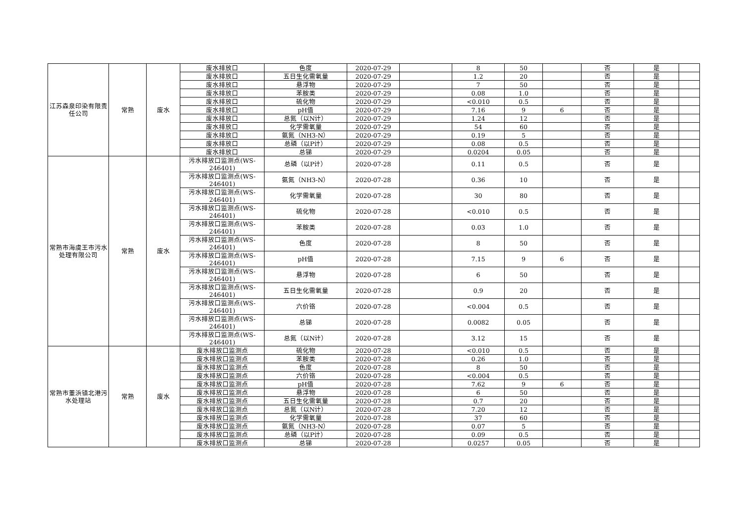| 江苏森泉印染有限责任公司 | 常熟 | 废水 | 废水排放口 | 色度 | 2020-07-29 | | 8 | 50 | | 否 | 是 | |
| | | | 废水排放口 | 五日生化需氧量 | 2020-07-29 | | 1.2 | 20 | | 否 | 是 | |
| | | | 废水排放口 | 悬浮物 | 2020-07-29 | | 7 | 50 | | 否 | 是 | |
| | | | 废水排放口 | 苯胺类 | 2020-07-29 | | 0.08 | 1.0 | | 否 | 是 | |
| | | | 废水排放口 | 硫化物 | 2020-07-29 | | <0.010 | 0.5 | | 否 | 是 | |
| | | | 废水排放口 | pH值 | 2020-07-29 | | 7.16 | 9 | 6 | 否 | 是 | |
| | | | 废水排放口 | 总氮（以N计） | 2020-07-29 | | 1.24 | 12 | | 否 | 是 | |
| | | | 废水排放口 | 化学需氧量 | 2020-07-29 | | 54 | 60 | | 否 | 是 | |
| | | | 废水排放口 | 氨氮（NH3-N） | 2020-07-29 | | 0.19 | 5 | | 否 | 是 | |
| | | | 废水排放口 | 总磷（以P计） | 2020-07-29 | | 0.08 | 0.5 | | 否 | 是 | |
| | | | 废水排放口 | 总锑 | 2020-07-29 | | 0.0204 | 0.05 | | 否 | 是 | |
| 常熟市海虞王市污水处理有限公司 | 常熟 | 废水 | 污水排放口监测点(WS-246401) | 总磷（以P计） | 2020-07-28 | | 0.11 | 0.5 | | 否 | 是 | |
| | | | 污水排放口监测点(WS-246401) | 氨氮（NH3-N） | 2020-07-28 | | 0.36 | 10 | | 否 | 是 | |
| | | | 污水排放口监测点(WS-246401) | 化学需氧量 | 2020-07-28 | | 30 | 80 | | 否 | 是 | |
| | | | 污水排放口监测点(WS-246401) | 硫化物 | 2020-07-28 | | <0.010 | 0.5 | | 否 | 是 | |
| | | | 污水排放口监测点(WS-246401) | 苯胺类 | 2020-07-28 | | 0.03 | 1.0 | | 否 | 是 | |
| | | | 污水排放口监测点(WS-246401) | 色度 | 2020-07-28 | | 8 | 50 | | 否 | 是 | |
| | | | 污水排放口监测点(WS-246401) | pH值 | 2020-07-28 | | 7.15 | 9 | 6 | 否 | 是 | |
| | | | 污水排放口监测点(WS-246401) | 悬浮物 | 2020-07-28 | | 6 | 50 | | 否 | 是 | |
| | | | 污水排放口监测点(WS-246401) | 五日生化需氧量 | 2020-07-28 | | 0.9 | 20 | | 否 | 是 | |
| | | | 污水排放口监测点(WS-246401) | 六价铬 | 2020-07-28 | | <0.004 | 0.5 | | 否 | 是 | |
| | | | 污水排放口监测点(WS-246401) | 总锑 | 2020-07-28 | | 0.0082 | 0.05 | | 否 | 是 | |
| | | | 污水排放口监测点(WS-246401) | 总氮（以N计） | 2020-07-28 | | 3.12 | 15 | | 否 | 是 | |
| 常熟市董浜镇北港污水处理站 | 常熟 | 废水 | 废水排放口监测点 | 硫化物 | 2020-07-28 | | <0.010 | 0.5 | | 否 | 是 | |
| | | | 废水排放口监测点 | 苯胺类 | 2020-07-28 | | 0.26 | 1.0 | | 否 | 是 | |
| | | | 废水排放口监测点 | 色度 | 2020-07-28 | | 8 | 50 | | 否 | 是 | |
| | | | 废水排放口监测点 | 六价铬 | 2020-07-28 | | <0.004 | 0.5 | | 否 | 是 | |
| | | | 废水排放口监测点 | pH值 | 2020-07-28 | | 7.62 | 9 | 6 | 否 | 是 | |
| | | | 废水排放口监测点 | 悬浮物 | 2020-07-28 | | 6 | 50 | | 否 | 是 | |
| | | | 废水排放口监测点 | 五日生化需氧量 | 2020-07-28 | | 0.7 | 20 | | 否 | 是 | |
| | | | 废水排放口监测点 | 总氮（以N计） | 2020-07-28 | | 7.20 | 12 | | 否 | 是 | |
| | | | 废水排放口监测点 | 化学需氧量 | 2020-07-28 | | 37 | 60 | | 否 | 是 | |
| | | | 废水排放口监测点 | 氨氮（NH3-N） | 2020-07-28 | | 0.07 | 5 | | 否 | 是 | |
| | | | 废水排放口监测点 | 总磷（以P计） | 2020-07-28 | | 0.09 | 0.5 | | 否 | 是 | |
| | | | 废水排放口监测点 | 总锑 | 2020-07-28 | | 0.0257 | 0.05 | | 否 | 是 | |